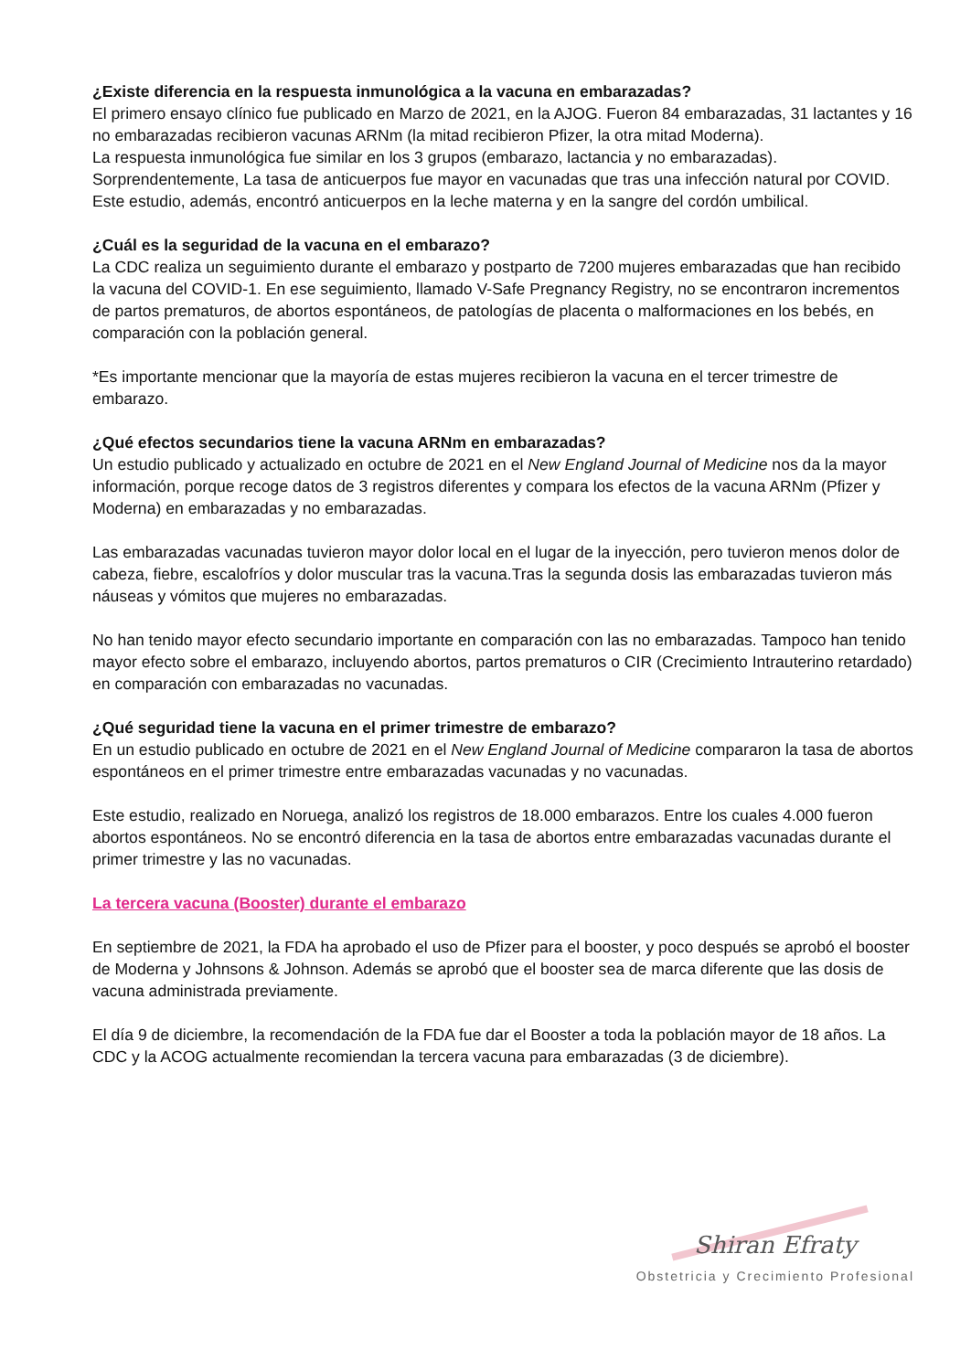¿Existe diferencia en la respuesta inmunológica a la vacuna en embarazadas?
El primero ensayo clínico fue publicado en Marzo de 2021, en la AJOG. Fueron 84 embarazadas, 31 lactantes y 16 no embarazadas recibieron vacunas ARNm (la mitad recibieron Pfizer, la otra mitad Moderna).
La respuesta inmunológica fue similar en los 3 grupos (embarazo, lactancia y no embarazadas). Sorprendentemente, La tasa de anticuerpos fue mayor en vacunadas que tras una infección natural por COVID. Este estudio, además, encontró anticuerpos en la leche materna y en la sangre del cordón umbilical.
¿Cuál es la seguridad de la vacuna en el embarazo?
La CDC realiza un seguimiento durante el embarazo y postparto de 7200 mujeres embarazadas que han recibido la vacuna del COVID-1. En ese seguimiento, llamado V-Safe Pregnancy Registry, no se encontraron incrementos de partos prematuros, de abortos espontáneos, de patologías de placenta o malformaciones en los bebés, en comparación con la población general.
*Es importante mencionar que la mayoría de estas mujeres recibieron la vacuna en el tercer trimestre de embarazo.
¿Qué efectos secundarios tiene la vacuna ARNm en embarazadas?
Un estudio publicado y actualizado en octubre de 2021 en el New England Journal of Medicine nos da la mayor información, porque recoge datos de 3 registros diferentes y compara los efectos de la vacuna ARNm (Pfizer y Moderna) en embarazadas y no embarazadas.
Las embarazadas vacunadas tuvieron mayor dolor local en el lugar de la inyección, pero tuvieron menos dolor de cabeza, fiebre, escalofríos y dolor muscular tras la vacuna.Tras la segunda dosis las embarazadas tuvieron más náuseas y vómitos que mujeres no embarazadas.
No han tenido mayor efecto secundario importante en comparación con las no embarazadas. Tampoco han tenido mayor efecto sobre el embarazo, incluyendo abortos, partos prematuros o CIR (Crecimiento Intrauterino retardado) en comparación con embarazadas no vacunadas.
¿Qué seguridad tiene la vacuna en el primer trimestre de embarazo?
En un estudio publicado en octubre de 2021 en el New England Journal of Medicine compararon la tasa de abortos espontáneos en el primer trimestre entre embarazadas vacunadas y no vacunadas.
Este estudio, realizado en Noruega, analizó los registros de 18.000 embarazos. Entre los cuales 4.000 fueron abortos espontáneos. No se encontró diferencia en la tasa de abortos entre embarazadas vacunadas durante el primer trimestre y las no vacunadas.
La tercera vacuna (Booster) durante el embarazo
En septiembre de 2021, la FDA ha aprobado el uso de Pfizer para el booster, y poco después se aprobó el booster de Moderna y Johnsons & Johnson. Además se aprobó que el booster sea de marca diferente que las dosis de vacuna administrada previamente.
El día 9 de diciembre, la recomendación de la FDA fue dar el Booster a toda la población mayor de 18 años. La CDC y la ACOG actualmente recomiendan la tercera vacuna para embarazadas (3 de diciembre).
Shiran Efraty
Obstetricia y Crecimiento Profesional